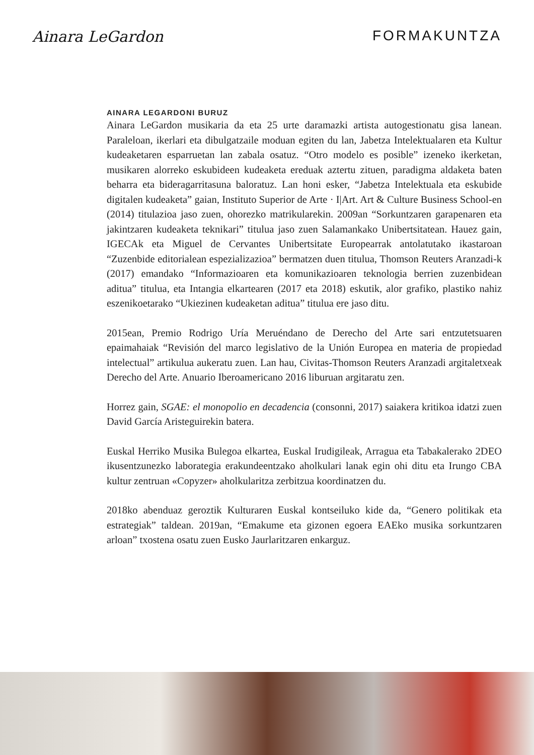Ainara LeGardon FORMAKUNTZA
AINARA LEGARDONI BURUZ
Ainara LeGardon musikaria da eta 25 urte daramazki artista autogestionatu gisa lanean. Paraleloan, ikerlari eta dibulgatzaile moduan egiten du lan, Jabetza Intelektualaren eta Kultur kudeaketaren esparruetan lan zabala osatuz. “Otro modelo es posible” izeneko ikerketan, musikaren alorreko eskubideen kudeaketa ereduak aztertu zituen, paradigma aldaketa baten beharra eta bideragarritasuna baloratuz. Lan honi esker, “Jabetza Intelektuala eta eskubide digitalen kudeaketa” gaian, Instituto Superior de Arte · I|Art. Art & Culture Business School-en (2014) titulazioa jaso zuen, ohorezko matrikularekin. 2009an “Sorkuntzaren garapenaren eta jakintzaren kudeaketa teknikari” titulua jaso zuen Salamankako Unibertsitatean. Hauez gain, IGECAk eta Miguel de Cervantes Unibertsitate Europearrak antolatutako ikastaroan “Zuzenbide editorialean espezializazioa” bermatzen duen titulua, Thomson Reuters Aranzadi-k (2017) emandako “Informazioaren eta komunikazioaren teknologia berrien zuzenbidean aditua” titulua, eta Intangia elkartearen (2017 eta 2018) eskutik, alor grafiko, plastiko nahiz eszenikoetarako “Ukiezinen kudeaketan aditua” titulua ere jaso ditu.
2015ean, Premio Rodrigo Uría Meruéndano de Derecho del Arte sari entzutetsuaren epaimahaiak “Revisión del marco legislativo de la Unión Europea en materia de propiedad intelectual” artikulua aukeratu zuen. Lan hau, Civitas-Thomson Reuters Aranzadi argitaletxeak Derecho del Arte. Anuario Iberoamericano 2016 liburuan argitaratu zen.
Horrez gain, SGAE: el monopolio en decadencia (consonni, 2017) saiakera kritikoa idatzi zuen David García Aristeguirekin batera.
Euskal Herriko Musika Bulegoa elkartea, Euskal Irudigileak, Arragua eta Tabakalerako 2DEO ikusentzunezko laborategia erakundeentzako aholkulari lanak egin ohi ditu eta Irungo CBA kultur zentruan «Copyzer» aholkularitza zerbitzua koordinatzen du.
2018ko abenduaz geroztik Kulturaren Euskal kontseiluko kide da, “Genero politikak eta estrategiak” taldean. 2019an, “Emakume eta gizonen egoera EAEko musika sorkuntzaren arloan” txostena osatu zuen Eusko Jaurlaritzaren enkarguz.